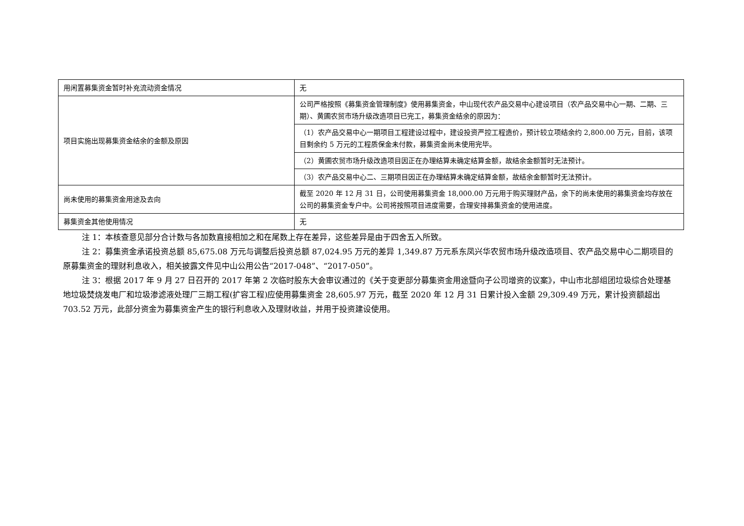| 用闲置募集资金暂时补充流动资金情况 | 无 |
| 项目实施出现募集资金结余的金额及原因 | 公司严格按照《募集资金管理制度》使用募集资金，中山现代农产品交易中心建设项目（农产品交易中心一期、二期、三期）、黄圃农贸市场升级改造项目已完工，募集资金结余的原因为： |
| | （1）农产品交易中心一期项目工程建设过程中，建设投资严控工程造价，预计较立项结余约 2,800.00 万元，目前，该项目剩余约 5 万元的工程质保金未付款，募集资金尚未使用完毕。 |
| | （2）黄圃农贸市场升级改造项目因正在办理结算未确定结算金额，故结余金额暂时无法预计。 |
| | （3）农产品交易中心二、三期项目因正在办理结算未确定结算金额，故结余金额暂时无法预计。 |
| 尚未使用的募集资金用途及去向 | 截至 2020 年 12 月 31 日，公司使用募集资金 18,000.00 万元用于购买理财产品，余下的尚未使用的募集资金均存放在公司的募集资金专户中。公司将按照项目进度需要，合理安排募集资金的使用进度。 |
| 募集资金其他使用情况 | 无 |
注 1：本核查意见部分合计数与各加数直接相加之和在尾数上存在差异，这些差异是由于四舍五入所致。
注 2：募集资金承诺投资总额 85,675.08 万元与调整后投资总额 87,024.95 万元的差异 1,349.87 万元系东凤兴华农贸市场升级改造项目、农产品交易中心二期项目的原募集资金的理财利息收入，相关披露文件见中山公用公告“2017-048”、“2017-050”。
注 3：根据 2017 年 9 月 27 日召开的 2017 年第 2 次临时股东大会审议通过的《关于变更部分募集资金用途暨向子公司增资的议案》，中山市北部组团垃圾综合处理基地垃圾焚烧发电厂和垃圾渗滤液处理厂三期工程(扩容工程)应使用募集资金 28,605.97 万元，截至 2020 年 12 月 31 日累计投入金额 29,309.49 万元，累计投资额超出 703.52 万元，此部分资金为募集资金产生的银行利息收入及理财收益，并用于投资建设使用。